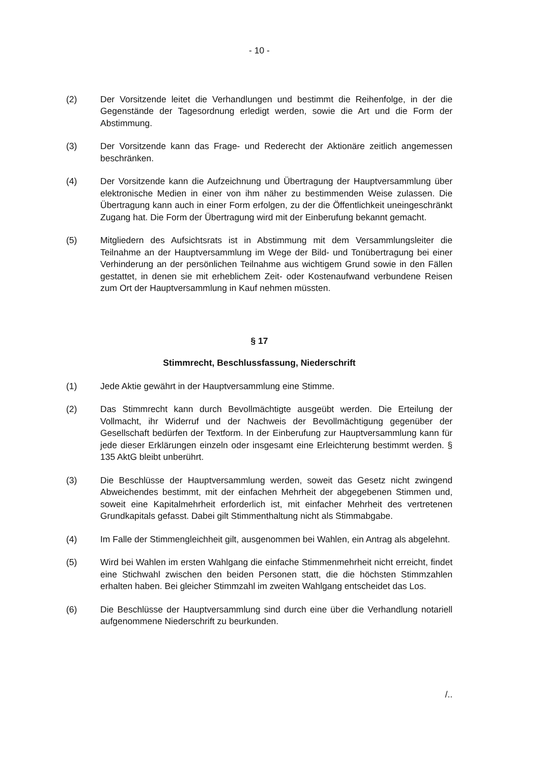- 10 -
(2) Der Vorsitzende leitet die Verhandlungen und bestimmt die Reihenfolge, in der die Gegenstände der Tagesordnung erledigt werden, sowie die Art und die Form der Abstimmung.
(3) Der Vorsitzende kann das Frage- und Rederecht der Aktionäre zeitlich angemessen beschränken.
(4) Der Vorsitzende kann die Aufzeichnung und Übertragung der Hauptversammlung über elektronische Medien in einer von ihm näher zu bestimmenden Weise zulassen. Die Übertragung kann auch in einer Form erfolgen, zu der die Öffentlichkeit uneingeschränkt Zugang hat. Die Form der Übertragung wird mit der Einberufung bekannt gemacht.
(5) Mitgliedern des Aufsichtsrats ist in Abstimmung mit dem Versammlungsleiter die Teilnahme an der Hauptversammlung im Wege der Bild- und Tonübertragung bei einer Verhinderung an der persönlichen Teilnahme aus wichtigem Grund sowie in den Fällen gestattet, in denen sie mit erheblichem Zeit- oder Kostenaufwand verbundene Reisen zum Ort der Hauptversammlung in Kauf nehmen müssten.
§ 17
Stimmrecht, Beschlussfassung, Niederschrift
(1) Jede Aktie gewährt in der Hauptversammlung eine Stimme.
(2) Das Stimmrecht kann durch Bevollmächtigte ausgeübt werden. Die Erteilung der Vollmacht, ihr Widerruf und der Nachweis der Bevollmächtigung gegenüber der Gesellschaft bedürfen der Textform. In der Einberufung zur Hauptversammlung kann für jede dieser Erklärungen einzeln oder insgesamt eine Erleichterung bestimmt werden. § 135 AktG bleibt unberührt.
(3) Die Beschlüsse der Hauptversammlung werden, soweit das Gesetz nicht zwingend Abweichendes bestimmt, mit der einfachen Mehrheit der abgegebenen Stimmen und, soweit eine Kapitalmehrheit erforderlich ist, mit einfacher Mehrheit des vertretenen Grundkapitals gefasst. Dabei gilt Stimmenthaltung nicht als Stimmabgabe.
(4) Im Falle der Stimmengleichheit gilt, ausgenommen bei Wahlen, ein Antrag als abgelehnt.
(5) Wird bei Wahlen im ersten Wahlgang die einfache Stimmenmehrheit nicht erreicht, findet eine Stichwahl zwischen den beiden Personen statt, die die höchsten Stimmzahlen erhalten haben. Bei gleicher Stimmzahl im zweiten Wahlgang entscheidet das Los.
(6) Die Beschlüsse der Hauptversammlung sind durch eine über die Verhandlung notariell aufgenommene Niederschrift zu beurkunden.
/..